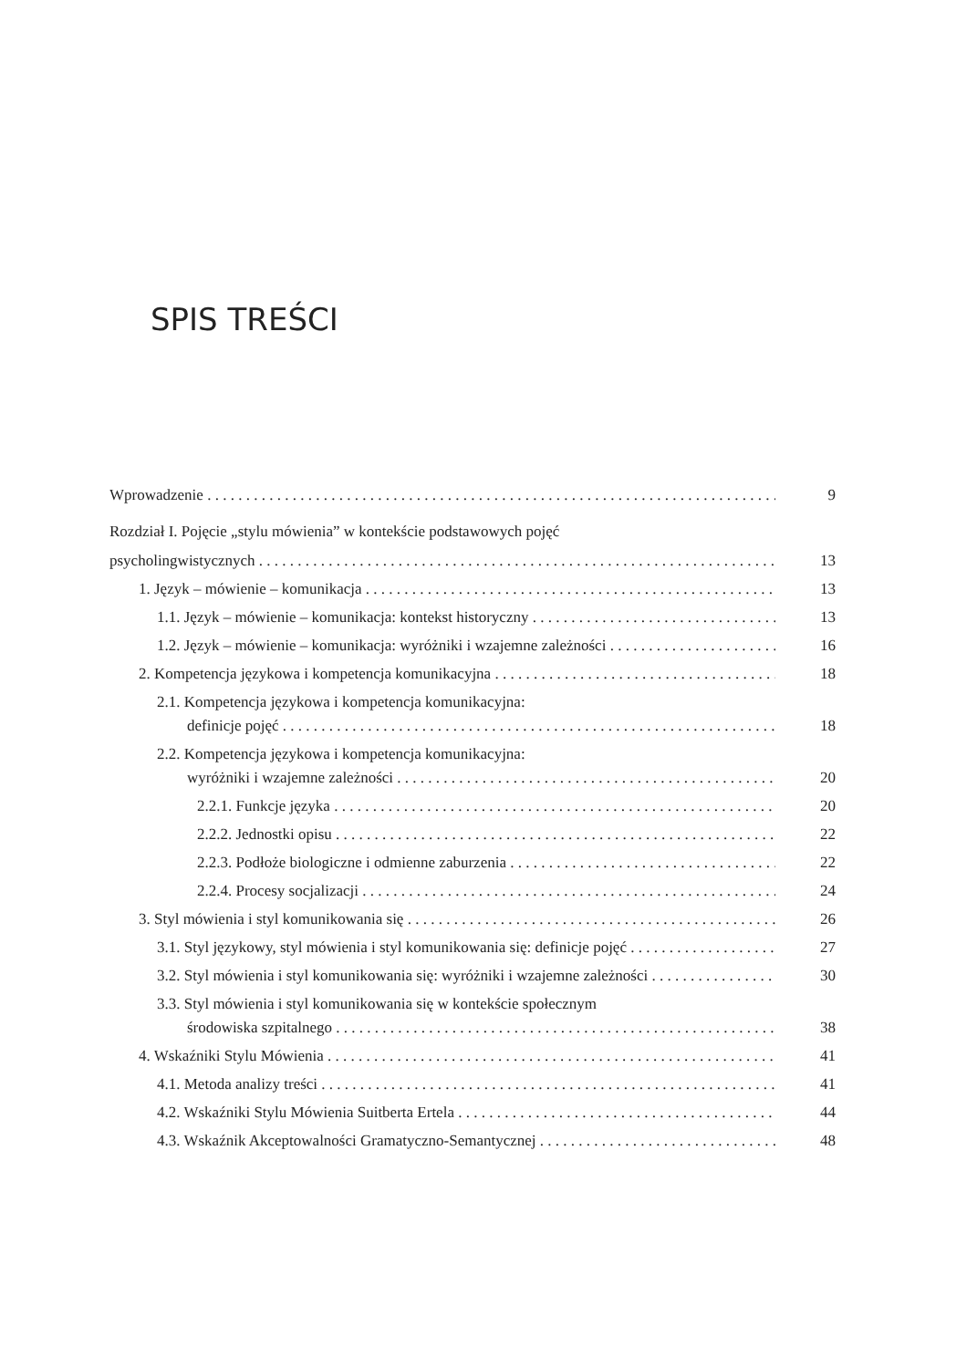SPIS TREŚCI
Wprowadzenie 9
Rozdział I. Pojęcie „stylu mówienia” w kontekście podstawowych pojęć
psycholingwistycznych 13
1. Język – mówienie – komunikacja 13
1.1. Język – mówienie – komunikacja: kontekst historyczny 13
1.2. Język – mówienie – komunikacja: wyróżniki i wzajemne zależności 16
2. Kompetencja językowa i kompetencja komunikacyjna 18
2.1. Kompetencja językowa i kompetencja komunikacyjna:
definicje pojęć 18
2.2. Kompetencja językowa i kompetencja komunikacyjna:
wyróżniki i wzajemne zależności 20
2.2.1. Funkcje języka 20
2.2.2. Jednostki opisu 22
2.2.3. Podłoże biologiczne i odmienne zaburzenia 22
2.2.4. Procesy socjalizacji 24
3. Styl mówienia i styl komunikowania się 26
3.1. Styl językowy, styl mówienia i styl komunikowania się: definicje pojęć 27
3.2. Styl mówienia i styl komunikowania się: wyróżniki i wzajemne zależności 30
3.3. Styl mówienia i styl komunikowania się w kontekście społecznym
środowiska szpitalnego 38
4. Wskaźniki Stylu Mówienia 41
4.1. Metoda analizy treści 41
4.2. Wskaźniki Stylu Mówienia Suitberta Ertela 44
4.3. Wskaźnik Akceptowalności Gramatyczno-Semantycznej 48